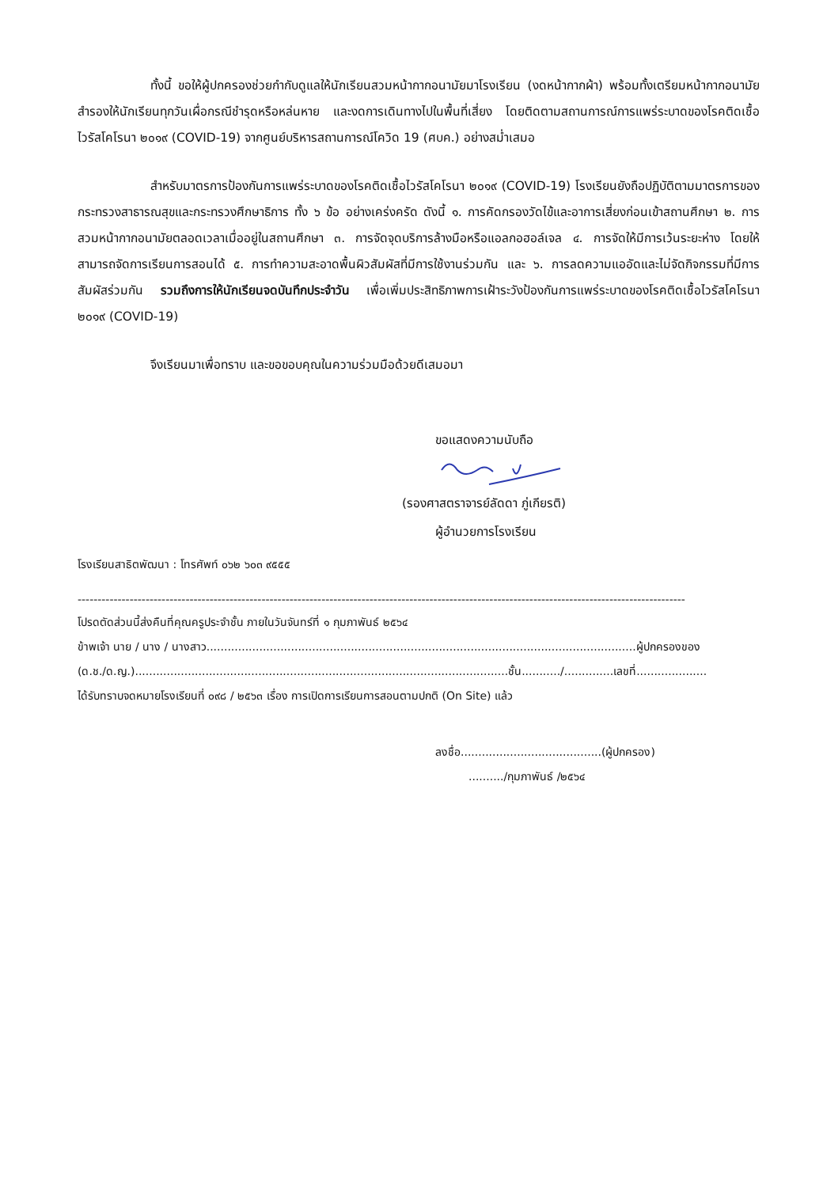ทั้งนี้ ขอให้ผู้ปกครองช่วยกำกับดูแลให้นักเรียนสวมหน้ากากอนามัยมาโรงเรียน (งดหน้ากากผ้า) พร้อมทั้งเตรียมหน้ากากอนามัยสำรองให้นักเรียนทุกวันเผื่อกรณีชำรุดหรือหล่นหาย และงดการเดินทางไปในพื้นที่เสี่ยง โดยติดตามสถานการณ์การแพร่ระบาดของโรคติดเชื้อไวรัสโคโรนา ๒๐๑๙ (COVID-19) จากศูนย์บริหารสถานการณ์โควิด 19 (ศบค.) อย่างสม่ำเสมอ
สำหรับมาตรการป้องกันการแพร่ระบาดของโรคติดเชื้อไวรัสโคโรนา ๒๐๑๙ (COVID-19) โรงเรียนยังถือปฏิบัติตามมาตรการของกระทรวงสาธารณสุขและกระทรวงศึกษาธิการ ทั้ง ๖ ข้อ อย่างเคร่งครัด ดังนี้ ๑. การคัดกรองวัดไข้และอาการเสี่ยงก่อนเข้าสถานศึกษา ๒. การสวมหน้ากากอนามัยตลอดเวลาเมื่ออยู่ในสถานศึกษา ๓. การจัดจุดบริการล้างมือหรือแอลกอฮอล์เจล ๔. การจัดให้มีการเว้นระยะห่าง โดยให้สามารถจัดการเรียนการสอนได้ ๕. การทำความสะอาดพื้นผิวสัมผัสที่มีการใช้งานร่วมกัน และ ๖. การลดความแออัดและไม่จัดกิจกรรมที่มีการสัมผัสร่วมกัน รวมถึงการให้นักเรียนจดบันทึกประจำวัน เพื่อเพิ่มประสิทธิภาพการเฝ้าระวังป้องกันการแพร่ระบาดของโรคติดเชื้อไวรัสโคโรนา ๒๐๑๙ (COVID-19)
จึงเรียนมาเพื่อทราบ และขอขอบคุณในความร่วมมือด้วยดีเสมอมา
ขอแสดงความนับถือ
(รองศาสตราจารย์ลัดดา ภู่เกียรติ)
ผู้อำนวยการโรงเรียน
โรงเรียนสาธิตพัฒนา : โทรศัพท์ ๐๖๒ ๖๐๓ ๙๕๕๕
--------------------------------------------------------------------------------------------------------------------------------------------------------
โปรดตัดส่วนนี้ส่งคืนที่คุณครูประจำชั้น ภายในวันจันทร์ที่ ๑ กุมภาพันธ์ ๒๕๖๔
ข้าพเจ้า นาย / นาง / นางสาว..........................................................................................................................ผู้ปกครองของ
(ด.ช./ด.ญ.)..........................................................................................................ชั้น.........../..............เลขที่....................
ได้รับทราบจดหมายโรงเรียนที่ ๐๙๘ / ๒๕๖๓ เรื่อง การเปิดการเรียนการสอนตามปกติ (On Site) แล้ว
ลงชื่อ........................................(ผู้ปกครอง)
........../กุมภาพันธ์ /๒๕๖๔